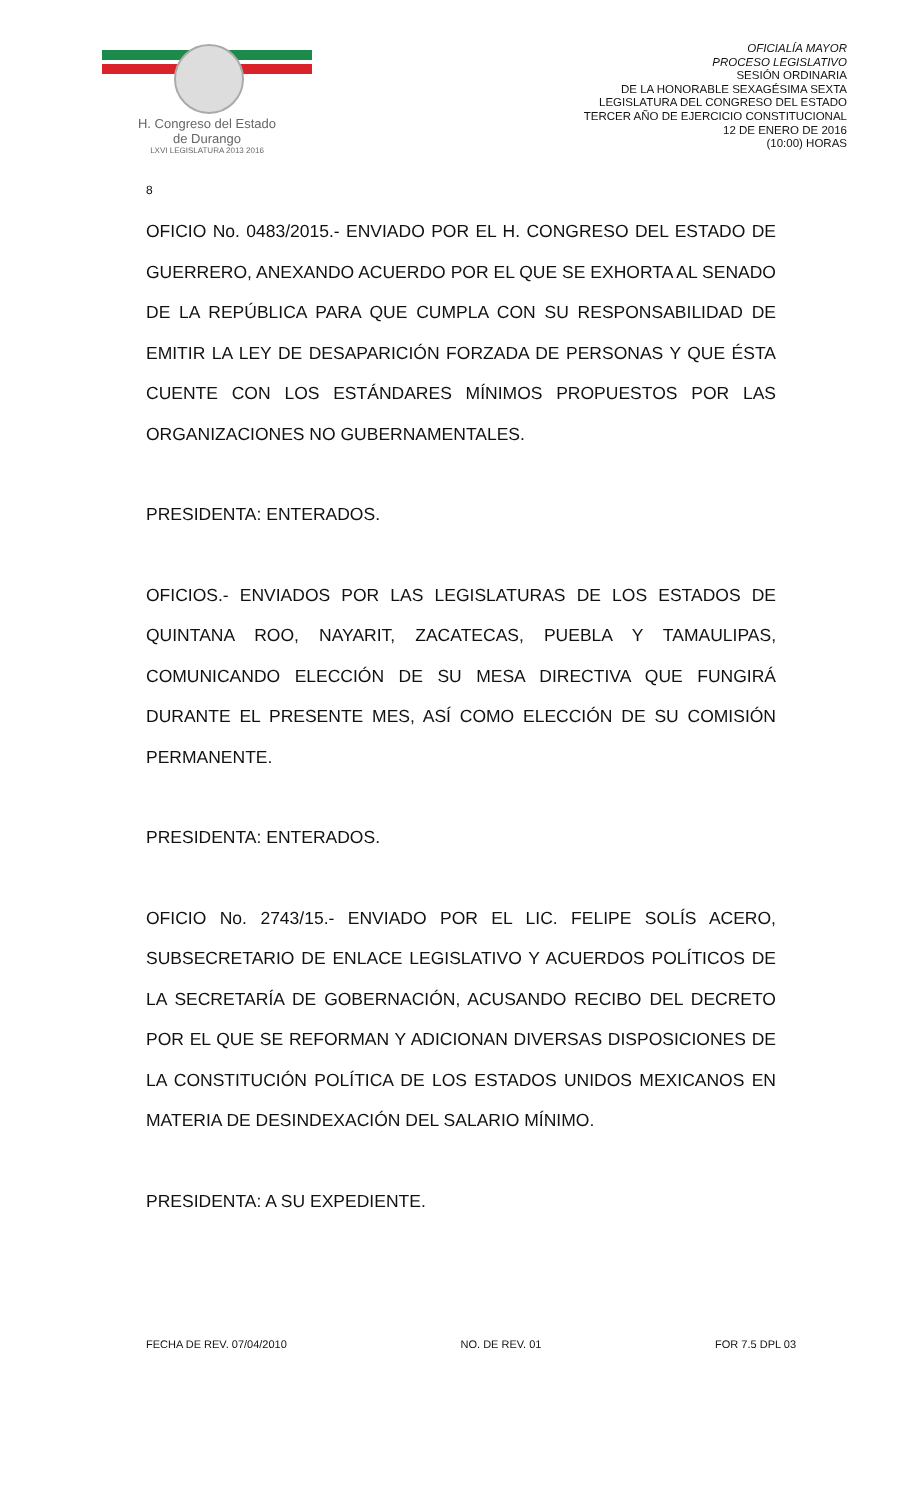H. Congreso del Estado
de Durango
LXVI LEGISLATURA 2013 2016
OFICIALÍA MAYOR
PROCESO LEGISLATIVO
SESIÓN ORDINARIA
DE LA HONORABLE SEXAGÉSIMA SEXTA
LEGISLATURA DEL CONGRESO DEL ESTADO
TERCER AÑO DE EJERCICIO CONSTITUCIONAL
12 DE ENERO DE 2016
(10:00) HORAS
8
OFICIO No. 0483/2015.- ENVIADO POR EL H. CONGRESO DEL ESTADO DE GUERRERO, ANEXANDO ACUERDO POR EL QUE SE EXHORTA AL SENADO DE LA REPÚBLICA PARA QUE CUMPLA CON SU RESPONSABILIDAD DE EMITIR LA LEY DE DESAPARICIÓN FORZADA DE PERSONAS Y QUE ÉSTA CUENTE CON LOS ESTÁNDARES MÍNIMOS PROPUESTOS POR LAS ORGANIZACIONES NO GUBERNAMENTALES.
PRESIDENTA: ENTERADOS.
OFICIOS.- ENVIADOS POR LAS LEGISLATURAS DE LOS ESTADOS DE QUINTANA ROO, NAYARIT, ZACATECAS, PUEBLA Y TAMAULIPAS, COMUNICANDO ELECCIÓN DE SU MESA DIRECTIVA QUE FUNGIRÁ DURANTE EL PRESENTE MES, ASÍ COMO ELECCIÓN DE SU COMISIÓN PERMANENTE.
PRESIDENTA: ENTERADOS.
OFICIO No. 2743/15.- ENVIADO POR EL LIC. FELIPE SOLÍS ACERO, SUBSECRETARIO DE ENLACE LEGISLATIVO Y ACUERDOS POLÍTICOS DE LA SECRETARÍA DE GOBERNACIÓN, ACUSANDO RECIBO DEL DECRETO POR EL QUE SE REFORMAN Y ADICIONAN DIVERSAS DISPOSICIONES DE LA CONSTITUCIÓN POLÍTICA DE LOS ESTADOS UNIDOS MEXICANOS EN MATERIA DE DESINDEXACIÓN DEL SALARIO MÍNIMO.
PRESIDENTA: A SU EXPEDIENTE.
FECHA DE REV. 07/04/2010 NO. DE REV. 01 FOR 7.5 DPL 03